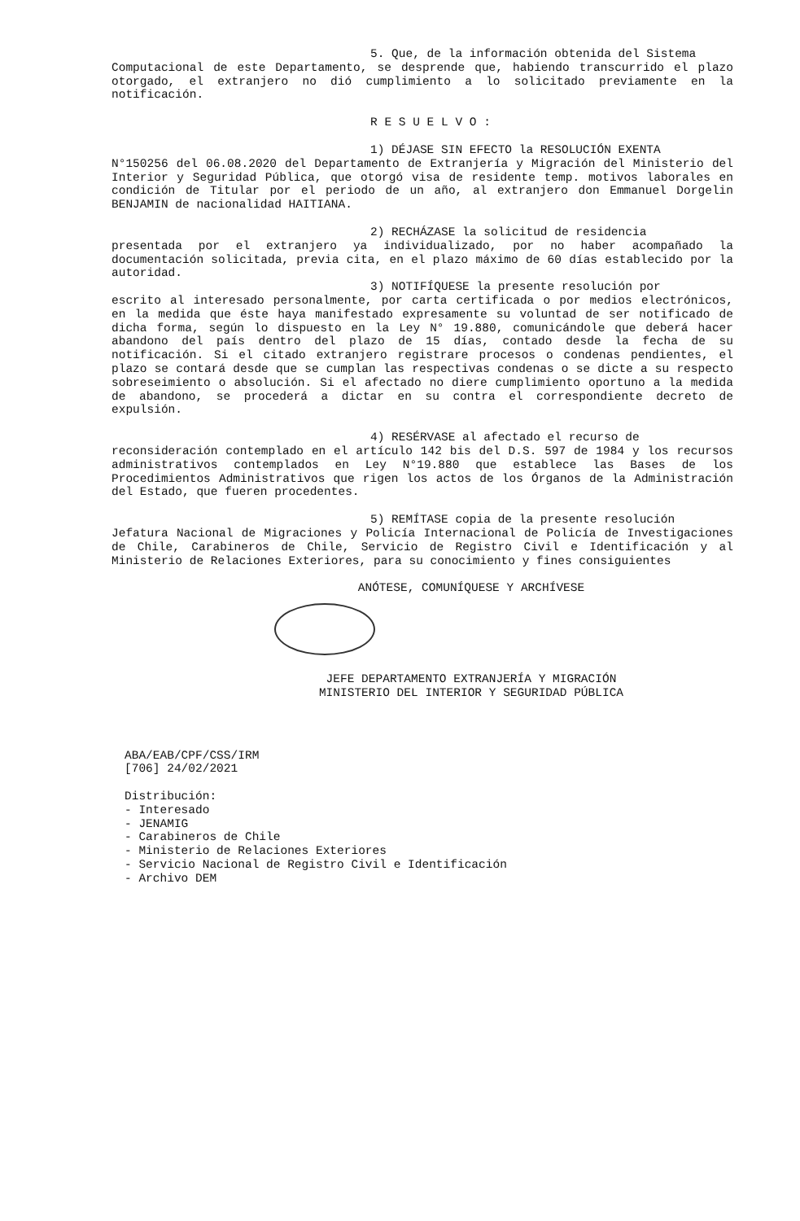5. Que, de la información obtenida del Sistema
Computacional de este Departamento, se desprende que, habiendo transcurrido el plazo otorgado, el extranjero no dió cumplimiento a lo solicitado previamente en la notificación.
R E S U E L V O :
1) DÉJASE SIN EFECTO la RESOLUCIÓN EXENTA
N°150256 del 06.08.2020 del Departamento de Extranjería y Migración del Ministerio del Interior y Seguridad Pública, que otorgó visa de residente temp. motivos laborales en condición de Titular por el periodo de un año, al extranjero don Emmanuel Dorgelin BENJAMIN de nacionalidad HAITIANA.
2) RECHÁZASE la solicitud de residencia
presentada por el extranjero ya individualizado, por no haber acompañado la documentación solicitada, previa cita, en el plazo máximo de 60 días establecido por la autoridad.
3) NOTIFÍQUESE la presente resolución por
escrito al interesado personalmente, por carta certificada o por medios electrónicos, en la medida que éste haya manifestado expresamente su voluntad de ser notificado de dicha forma, según lo dispuesto en la Ley N° 19.880, comunicándole que deberá hacer abandono del país dentro del plazo de 15 días, contado desde la fecha de su notificación. Si el citado extranjero registrare procesos o condenas pendientes, el plazo se contará desde que se cumplan las respectivas condenas o se dicte a su respecto sobreseimiento o absolución. Si el afectado no diere cumplimiento oportuno a la medida de abandono, se procederá a dictar en su contra el correspondiente decreto de expulsión.
4) RESÉRVASE al afectado el recurso de
reconsideración contemplado en el artículo 142 bis del D.S. 597 de 1984 y los recursos administrativos contemplados en Ley N°19.880 que establece las Bases de los Procedimientos Administrativos que rigen los actos de los Órganos de la Administración del Estado, que fueren procedentes.
5) REMÍTASE copia de la presente resolución
Jefatura Nacional de Migraciones y Policía Internacional de Policía de Investigaciones de Chile, Carabineros de Chile, Servicio de Registro Civil e Identificación y al Ministerio de Relaciones Exteriores, para su conocimiento y fines consiguientes
ANÓTESE, COMUNÍQUESE Y ARCHÍVESE
JEFE DEPARTAMENTO EXTRANJERÍA Y MIGRACIÓN
MINISTERIO DEL INTERIOR Y SEGURIDAD PÚBLICA
ABA/EAB/CPF/CSS/IRM
[706] 24/02/2021
Distribución:
- Interesado
- JENAMIG
- Carabineros de Chile
- Ministerio de Relaciones Exteriores
- Servicio Nacional de Registro Civil e Identificación
- Archivo DEM